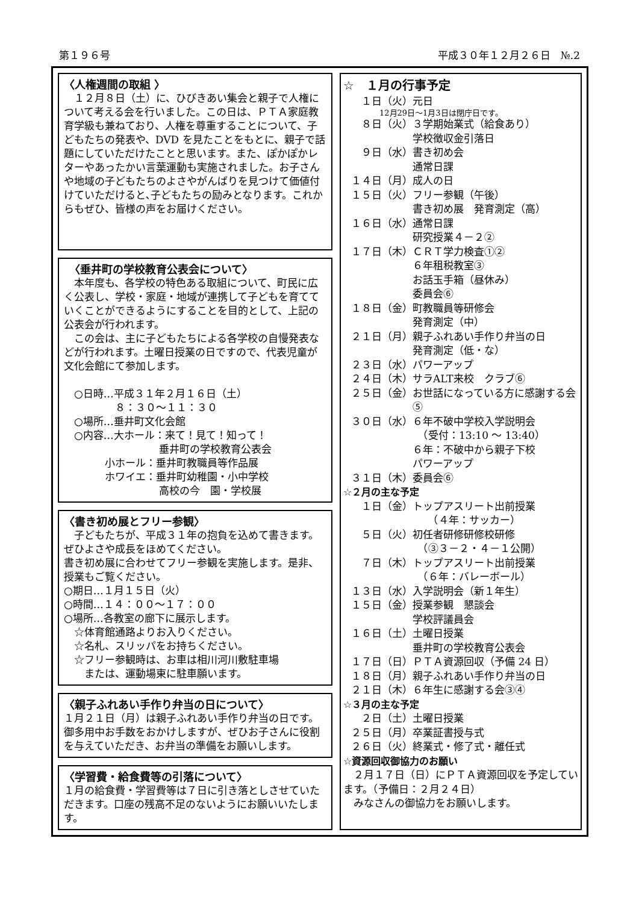第１９６号 平成３０年１２月２６日　№.2
〈人権週間の取組 〉
　１２月８日（土）に、ひびきあい集会と親子で人権について考える会を行いました。この日は、ＰＴＡ家庭教育学級も兼ねており、人権を尊重することについて、子どもたちの発表や、DVD を見たことをもとに、親子で話題にしていただけたことと思います。また、ぽかぽかレターやあったかい言葉運動も実施されました。お子さんや地域の子どもたちのよさやがんばりを見つけて価値付けていただけると､子どもたちの励みとなります。これからもぜひ、皆様の声をお届けください。
　〈垂井町の学校教育公表会について〉
　本年度も、各学校の特色ある取組について、町民に広く公表し、学校・家庭・地域が連携して子どもを育てていくことができるようにすることを目的として、上記の公表会が行われます。
　この会は、主に子どもたちによる各学校の自慢発表などが行われます。土曜日授業の日ですので、代表児童が文化会館にて参加します。
　○日時…平成３１年２月１６日（土）
　　　　　８：３０～１１：３０
　○場所…垂井町文化会館
　○内容…大ホール：来て！見て！知って！
　　　　　　　　　 垂井町の学校教育公表会
　　　　小ホール：垂井町教職員等作品展
　　　　ホワイエ：垂井町幼稚園・小中学校
　　　　　　　　　 高校の今　園・学校展
〈書き初め展とフリー参観〉
　子どもたちが、平成３１年の抱負を込めて書きます。ぜひよさや成長をほめてください。
書き初め展に合わせてフリー参観を実施します。是非、授業もご覧ください。
○期日…１月１５日（火）
○時間…１４：００～１７：００
○場所…各教室の廊下に展示します。
　☆体育館通路よりお入りください。
　☆名札、スリッパをお持ちください。
　☆フリー参観時は、お車は相川河川敷駐車場
　　または、運動場東に駐車願います。
〈親子ふれあい手作り弁当の日について〉
１月２１日（月）は親子ふれあい手作り弁当の日です。御多用中お手数をおかけしますが、ぜひお子さんに役割を与えていただき、お弁当の準備をお願いします。
〈学習費・給食費等の引落について〉
１月の給食費・学習費等は７日に引き落としさせていただきます。口座の残高不足のないようにお願いいたします。
☆　１月の行事予定
１日（火） 元日
12月29日～1月3日は閉庁日です。
８日（火） ３学期始業式（給食あり）
学校徴収金引落日
９日（水） 書き初め会
通常日課
１４日（月） 成人の日
１５日（火） フリー参観（午後）
書き初め展　発育測定（高）
１６日（水） 通常日課
研究授業４－２②
１７日（木） ＣＲＴ学力検査①②
６年租税教室③
お話玉手箱（昼休み）
委員会⑥
１８日（金） 町教職員等研修会
発育測定（中）
２１日（月） 親子ふれあい手作り弁当の日
発育測定（低・な）
２３日（水） パワーアップ
２４日（木） サラALT来校　クラブ⑥
２５日（金） お世話になっている方に感謝する会⑤
３０日（水） ６年不破中学校入学説明会
　（受付：13:10 ～ 13:40）
６年：不破中から親子下校
パワーアップ
３１日（木） 委員会⑥
☆２月の主な予定
１日（金） トップアスリート出前授業
　　（４年：サッカー）
５日（火） 初任者研修研修校研修
　（③３－２・４－１公開）
７日（木） トップアスリート出前授業
　（６年：バレーボール）
１３日（水） 入学説明会（新１年生）
１５日（金） 授業参観　懇談会
学校評議員会
１６日（土） 土曜日授業
垂井町の学校教育公表会
１７日（日） ＰＴＡ資源回収（予備 24 日）
１８日（月） 親子ふれあい手作り弁当の日
２１日（木） ６年生に感謝する会③④
☆３月の主な予定
２日（土） 土曜日授業
２５日（月） 卒業証書授与式
２６日（火） 終業式・修了式・離任式
☆資源回収御協力のお願い
　２月１７日（日）にＰＴＡ資源回収を予定しています。（予備日：２月２４日）
　みなさんの御協力をお願いします。